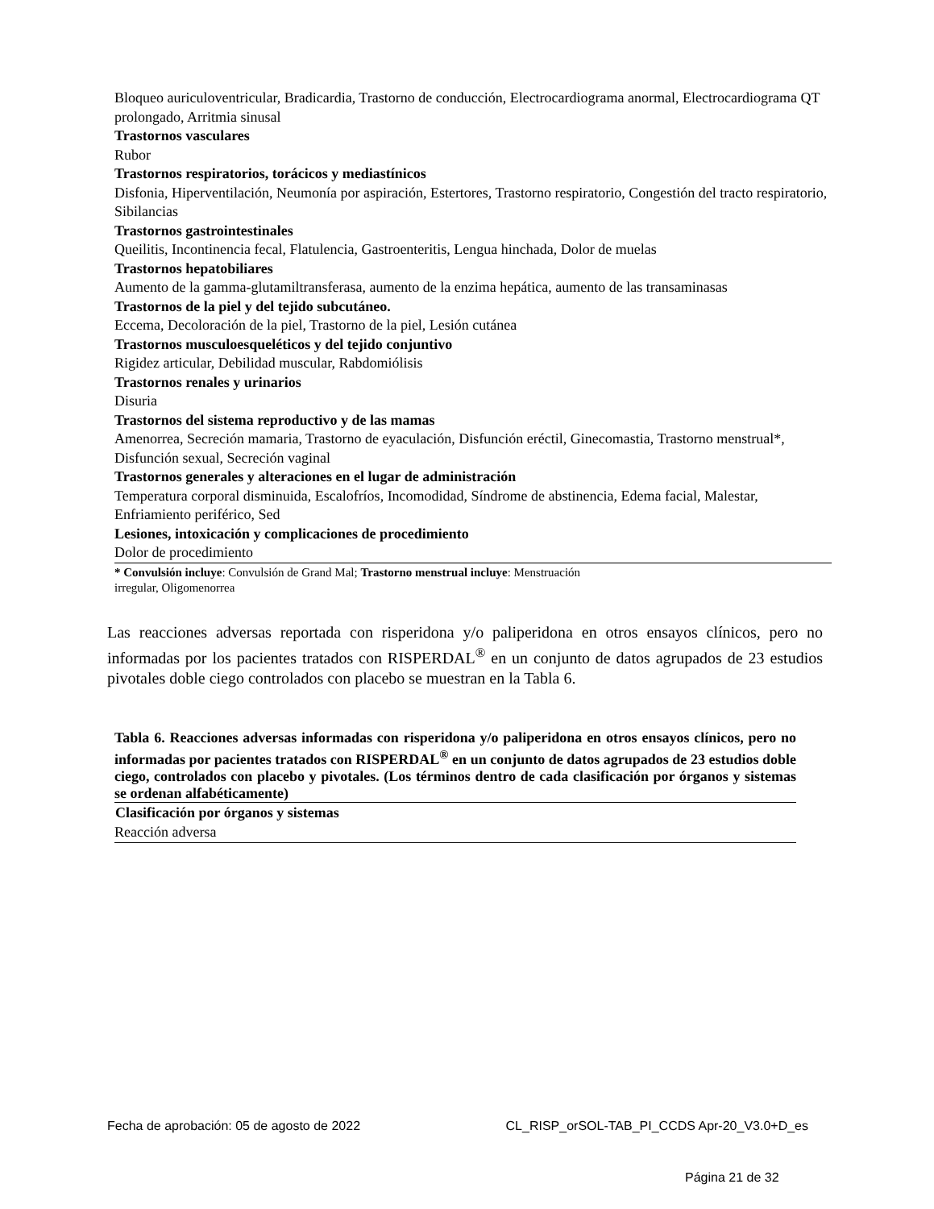| Bloqueo auriculoventricular, Bradicardia, Trastorno de conducción, Electrocardiograma anormal, Electrocardiograma QT prolongado, Arritmia sinusal |
| Trastornos vasculares |
| Rubor |
| Trastornos respiratorios, torácicos y mediastínicos |
| Disfonia, Hiperventilación, Neumonía por aspiración, Estertores, Trastorno respiratorio, Congestión del tracto respiratorio, Sibilancias |
| Trastornos gastrointestinales |
| Queilitis, Incontinencia fecal, Flatulencia, Gastroenteritis, Lengua hinchada, Dolor de muelas |
| Trastornos hepatobiliares |
| Aumento de la gamma-glutamiltransferasa, aumento de la enzima hepática, aumento de las transaminasas |
| Trastornos de la piel y del tejido subcutáneo. |
| Eccema, Decoloración de la piel, Trastorno de la piel, Lesión cutánea |
| Trastornos musculoesqueléticos y del tejido conjuntivo |
| Rigidez articular, Debilidad muscular, Rabdomiólisis |
| Trastornos renales y urinarios |
| Disuria |
| Trastornos del sistema reproductivo y de las mamas |
| Amenorrea, Secreción mamaria, Trastorno de eyaculación, Disfunción eréctil, Ginecomastia, Trastorno menstrual*, Disfunción sexual, Secreción vaginal |
| Trastornos generales y alteraciones en el lugar de administración |
| Temperatura corporal disminuida, Escalofríos, Incomodidad, Síndrome de abstinencia, Edema facial, Malestar, Enfriamiento periférico, Sed |
| Lesiones, intoxicación y complicaciones de procedimiento |
| Dolor de procedimiento |
| * Convulsión incluye : Convulsión de Grand Mal; Trastorno menstrual incluye : Menstruación irregular, Oligomenorrea |
Las reacciones adversas reportada con risperidona y/o paliperidona en otros ensayos clínicos, pero no informadas por los pacientes tratados con RISPERDAL<sup>®</sup> en un conjunto de datos agrupados de 23 estudios pivotales doble ciego controlados con placebo se muestran en la Tabla 6.
Tabla 6. Reacciones adversas informadas con risperidona y/o paliperidona en otros ensayos clínicos, pero no informadas por pacientes tratados con RISPERDAL<sup>®</sup> en un conjunto de datos agrupados de 23 estudios doble ciego, controlados con placebo y pivotales. (Los términos dentro de cada clasificación por órganos y sistemas se ordenan alfabéticamente)
| Clasificación por órganos y sistemas |
| --- |
| Reacción adversa |
Fecha de aprobación: 05 de agosto de 2022 CL_RISP_orSOL-TAB_PI_CCDS Apr-20_V3.0+D_es
Página 21 de 32